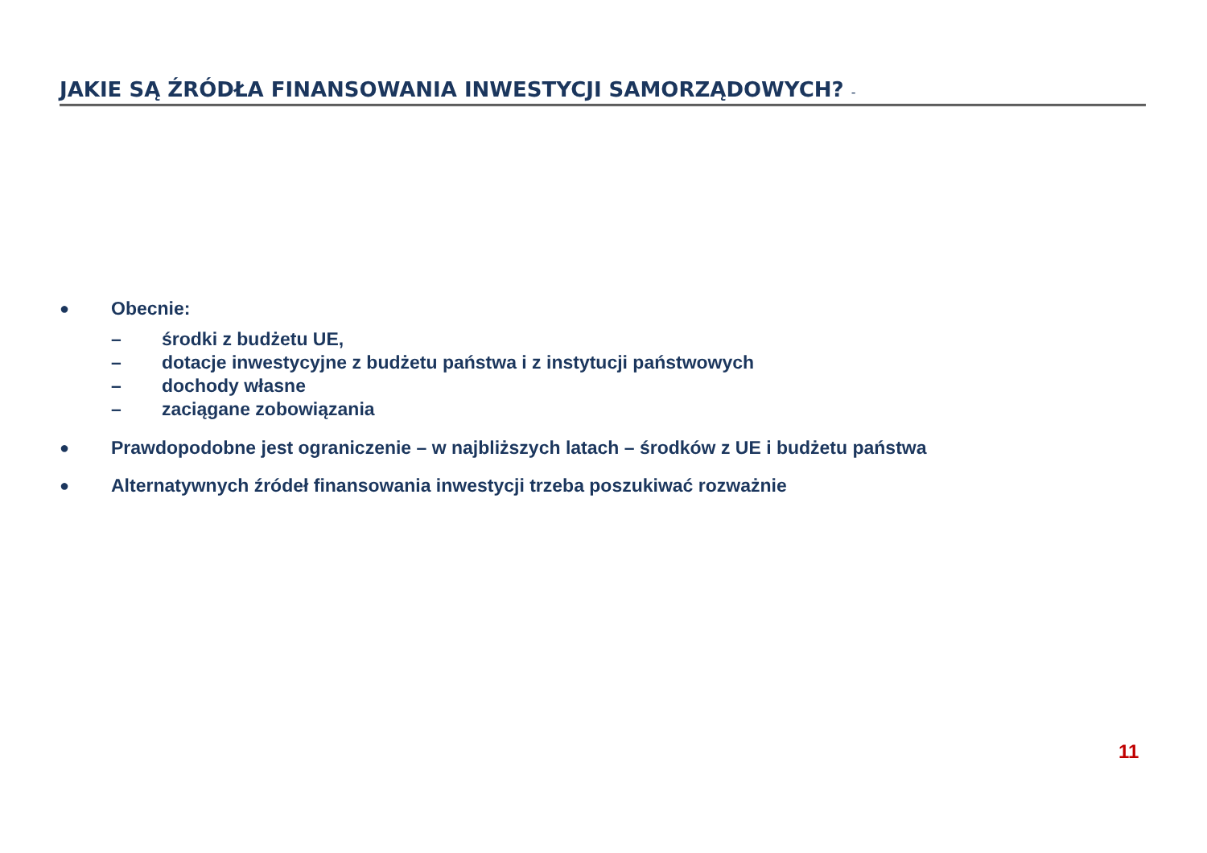JAKIE SĄ ŹRÓDŁA FINANSOWANIA INWESTYCJI SAMORZĄDOWYCH? -
● Obecnie:
– środki z budżetu UE,
– dotacje inwestycyjne z budżetu państwa i z instytucji państwowych
– dochody własne
– zaciągane zobowiązania
● Prawdopodobne jest ograniczenie – w najbliższych latach – środków z UE i budżetu państwa
● Alternatywnych źródeł finansowania inwestycji trzeba poszukiwać rozważnie
11